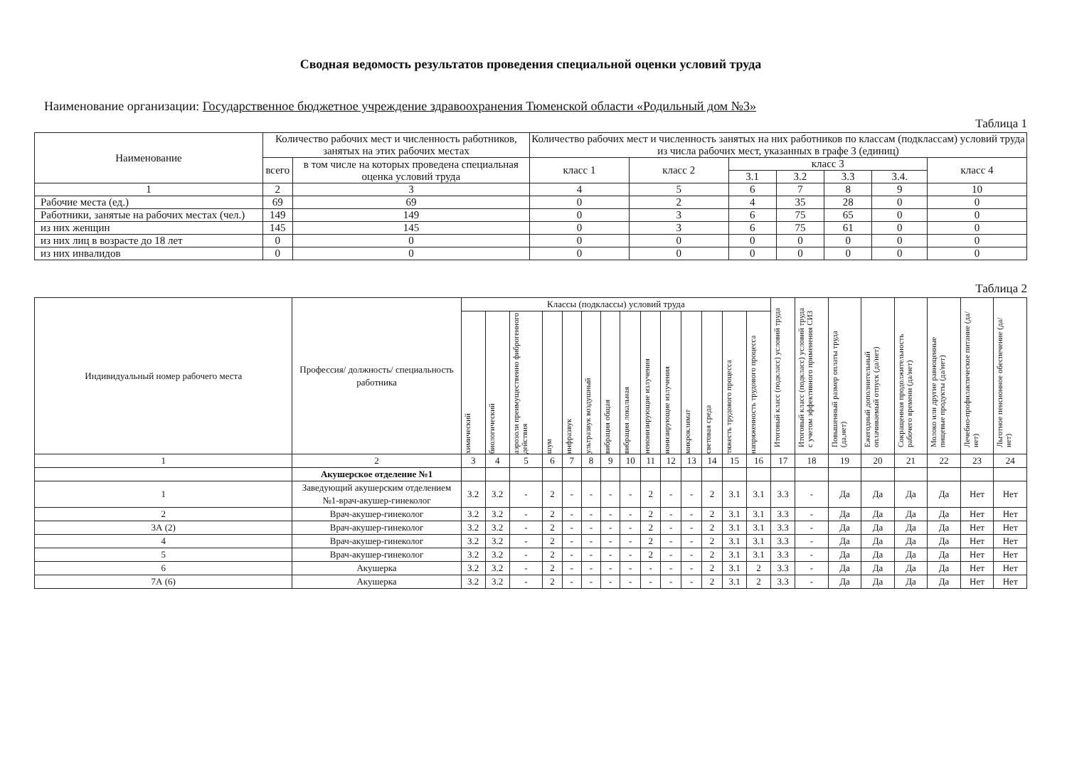Сводная ведомость результатов проведения специальной оценки условий труда
Наименование организации: Государственное бюджетное учреждение здравоохранения Тюменской области «Родильный дом №3»
Таблица 1
| Наименование | Количество рабочих мест и численность работников, занятых на этих рабочих местах | | Количество рабочих мест и численность занятых на них работников по классам (подклассам) условий труда из числа рабочих мест, указанных в графе 3 (единиц) | | | | | | |
| --- | --- | --- | --- | --- | --- | --- | --- | --- | --- |
| | всего | в том числе на которых проведена специальная оценка условий труда | класс 1 | класс 2 | класс 3 | | | | класс 4 |
| | | | | | 3.1 | 3.2 | 3.3 | 3.4. | |
| 1 | 2 | 3 | 4 | 5 | 6 | 7 | 8 | 9 | 10 |
| Рабочие места (ед.) | 69 | 69 | 0 | 2 | 4 | 35 | 28 | 0 | 0 |
| Работники, занятые на рабочих местах (чел.) | 149 | 149 | 0 | 3 | 6 | 75 | 65 | 0 | 0 |
| из них женщин | 145 | 145 | 0 | 3 | 6 | 75 | 61 | 0 | 0 |
| из них лиц в возрасте до 18 лет | 0 | 0 | 0 | 0 | 0 | 0 | 0 | 0 | 0 |
| из них инвалидов | 0 | 0 | 0 | 0 | 0 | 0 | 0 | 0 | 0 |
Таблица 2
| Индивидуальный номер рабочего места | Профессия/ должность/ специальность работника | Классы (подклассы) условий труда | | | | | | | | | | | | | | Итоговый класс (подкласс) условий труда | Итоговый класс (подкласс) условий труда с учетом эффективного применения СИЗ | Повышенный размер оплаты труда (да,нет) | Ежегодный дополнительный оплачиваемый отпуск (да/нет) | Сокращенная продолжительность рабочего времени (да/нет) | Молоко или другие равноценные пищевые продукты (да/нет) | Лечебно-профилактическое питание (да/нет) | Льготное пенсионное обеспечение (да/нет) |
| --- | --- | --- | --- | --- | --- | --- | --- | --- | --- | --- | --- | --- | --- | --- | --- | --- | --- | --- | --- | --- | --- | --- | --- |
| | | химический | биологический | аэрозоли преимущественно фиброгенного действия | шум | инфразвук | ультразвук воздушный | вибрация общая | вибрация локальная | неионизирующие излучения | ионизирующие излучения | микроклимат | световая среда | тяжесть трудового процесса | напряженность трудового процесса | | | | | | | | |
| 1 | 2 | 3 | 4 | 5 | 6 | 7 | 8 | 9 | 10 | 11 | 12 | 13 | 14 | 15 | 16 | 17 | 18 | 19 | 20 | 21 | 22 | 23 | 24 |
| | Акушерское отделение №1 | | | | | | | | | | | | | | | | | | | | | | |
| 1 | Заведующий акушерским отделением №1-врач-акушер-гинеколог | 3.2 | 3.2 | - | 2 | - | - | - | - | 2 | - | - | 2 | 3.1 | 3.1 | 3.3 | - | Да | Да | Да | Да | Нет | Нет |
| 2 | Врач-акушер-гинеколог | 3.2 | 3.2 | - | 2 | - | - | - | - | 2 | - | - | 2 | 3.1 | 3.1 | 3.3 | - | Да | Да | Да | Да | Нет | Нет |
| 3А (2) | Врач-акушер-гинеколог | 3.2 | 3.2 | - | 2 | - | - | - | - | 2 | - | - | 2 | 3.1 | 3.1 | 3.3 | - | Да | Да | Да | Да | Нет | Нет |
| 4 | Врач-акушер-гинеколог | 3.2 | 3.2 | - | 2 | - | - | - | - | 2 | - | - | 2 | 3.1 | 3.1 | 3.3 | - | Да | Да | Да | Да | Нет | Нет |
| 5 | Врач-акушер-гинеколог | 3.2 | 3.2 | - | 2 | - | - | - | - | 2 | - | - | 2 | 3.1 | 3.1 | 3.3 | - | Да | Да | Да | Да | Нет | Нет |
| 6 | Акушерка | 3.2 | 3.2 | - | 2 | - | - | - | - | - | - | - | 2 | 3.1 | 2 | 3.3 | - | Да | Да | Да | Да | Нет | Нет |
| 7А (6) | Акушерка | 3.2 | 3.2 | - | 2 | - | - | - | - | - | - | - | 2 | 3.1 | 2 | 3.3 | - | Да | Да | Да | Да | Нет | Нет |